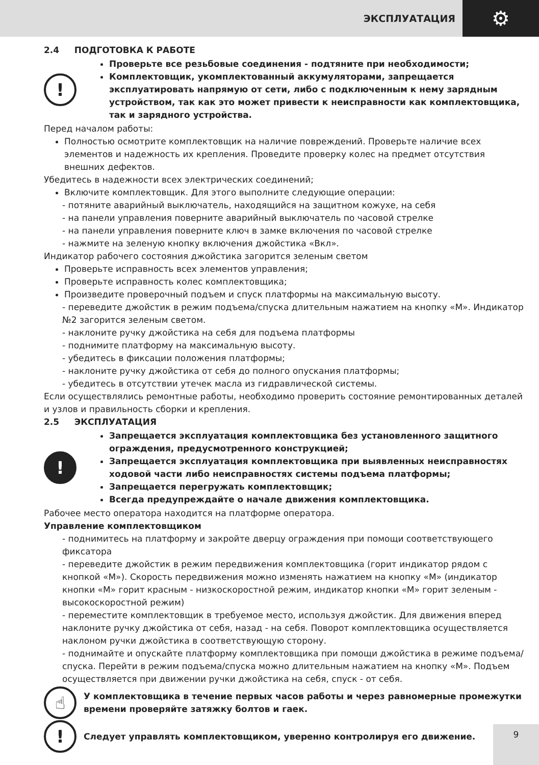ЭКСПЛУАТАЦИЯ
⚙
2.4 ПОДГОТОВКА К РАБОТЕ
!
Проверьте все резьбовые соединения - подтяните при необходимости;
Комплектовщик, укомплектованный аккумуляторами, запрещается эксплуатировать напрямую от сети, либо с подключенным к нему зарядным устройством, так как это может привести к неисправности как комплектовщика, так и зарядного устройства.
Перед началом работы:
Полностью осмотрите комплектовщик на наличие повреждений. Проверьте наличие всех элементов и надежность их крепления. Проведите проверку колес на предмет отсутствия внешних дефектов.
Убедитесь в надежности всех электрических соединений;
Включите комплектовщик. Для этого выполните следующие операции:
- потяните аварийный выключатель, находящийся на защитном кожухе, на себя
- на панели управления поверните аварийный выключатель по часовой стрелке
- на панели управления поверните ключ в замке включения по часовой стрелке
- нажмите на зеленую кнопку включения джойстика «Вкл».
Индикатор рабочего состояния джойстика загорится зеленым светом
Проверьте исправность всех элементов управления;
Проверьте исправность колес комплектовщика;
Произведите проверочный подъем и спуск платформы на максимальную высоту.
- переведите джойстик в режим подъема/спуска длительным нажатием на кнопку «М». Индикатор №2 загорится зеленым светом.
- наклоните ручку джойстика на себя для подъема платформы
- поднимите платформу на максимальную высоту.
- убедитесь в фиксации положения платформы;
- наклоните ручку джойстика от себя до полного опускания платформы;
- убедитесь в отсутствии утечек масла из гидравлической системы.
Если осуществлялись ремонтные работы, необходимо проверить состояние ремонтированных деталей и узлов и правильность сборки и крепления.
2.5 ЭКСПЛУАТАЦИЯ
!
Запрещается эксплуатация комплектовщика без установленного защитного ограждения, предусмотренного конструкцией;
Запрещается эксплуатация комплектовщика при выявленных неисправностях ходовой части либо неисправностях системы подъема платформы;
Запрещается перегружать комплектовщик;
Всегда предупреждайте о начале движения комплектовщика.
Рабочее место оператора находится на платформе оператора.
Управление комплектовщиком
- поднимитесь на платформу и закройте дверцу ограждения при помощи соответствующего фиксатора
- переведите джойстик в режим передвижения комплектовщика (горит индикатор рядом с кнопкой «М»). Скорость передвижения можно изменять нажатием на кнопку «М» (индикатор кнопки «М» горит красным - низкоскоростной режим, индикатор кнопки «М» горит зеленым - высокоскоростной режим)
- переместите комплектовщик в требуемое место, используя джойстик. Для движения вперед наклоните ручку джойстика от себя, назад - на себя. Поворот комплектовщика осуществляется наклоном ручки джойстика в соответствующую сторону.
- поднимайте и опускайте платформу комплектовщика при помощи джойстика в режиме подъема/спуска. Перейти в режим подъема/спуска можно длительным нажатием на кнопку «М». Подъем осуществляется при движении ручки джойстика на себя, спуск - от себя.
☝
У комплектовщика в течение первых часов работы и через равномерные промежутки времени проверяйте затяжку болтов и гаек.
!
Следует управлять комплектовщиком, уверенно контролируя его движение.
9